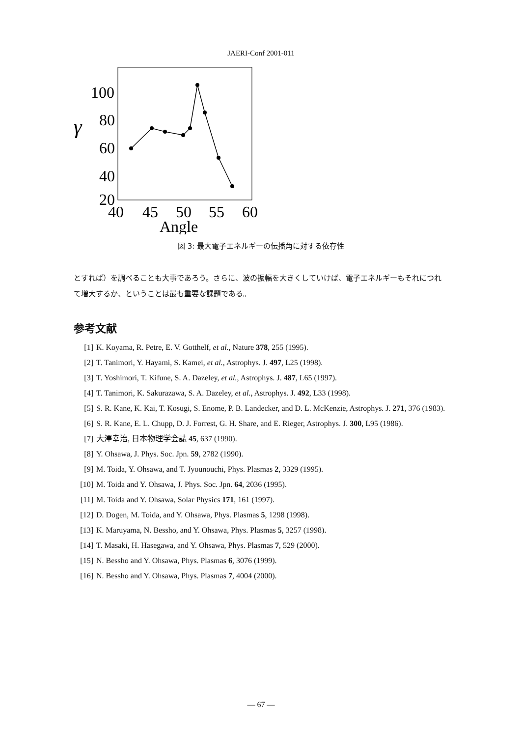JAERI-Conf 2001-011
γ
100
80
60
40
20
40
45
50
55
60
Angle
図 3: 最大電子エネルギーの伝播角に対する依存性
とすれば）を調べることも大事であろう。さらに、波の振幅を大きくしていけば、電子エネルギーもそれにつれて増大するか、ということは最も重要な課題である。
参考文献
[1] K. Koyama, R. Petre, E. V. Gotthelf, et al., Nature 378, 255 (1995).
[2] T. Tanimori, Y. Hayami, S. Kamei, et al., Astrophys. J. 497, L25 (1998).
[3] T. Yoshimori, T. Kifune, S. A. Dazeley, et al., Astrophys. J. 487, L65 (1997).
[4] T. Tanimori, K. Sakurazawa, S. A. Dazeley, et al., Astrophys. J. 492, L33 (1998).
[5] S. R. Kane, K. Kai, T. Kosugi, S. Enome, P. B. Landecker, and D. L. McKenzie, Astrophys. J. 271, 376 (1983).
[6] S. R. Kane, E. L. Chupp, D. J. Forrest, G. H. Share, and E. Rieger, Astrophys. J. 300, L95 (1986).
[7] 大澤幸治, 日本物理学会誌 45, 637 (1990).
[8] Y. Ohsawa, J. Phys. Soc. Jpn. 59, 2782 (1990).
[9] M. Toida, Y. Ohsawa, and T. Jyounouchi, Phys. Plasmas 2, 3329 (1995).
[10] M. Toida and Y. Ohsawa, J. Phys. Soc. Jpn. 64, 2036 (1995).
[11] M. Toida and Y. Ohsawa, Solar Physics 171, 161 (1997).
[12] D. Dogen, M. Toida, and Y. Ohsawa, Phys. Plasmas 5, 1298 (1998).
[13] K. Maruyama, N. Bessho, and Y. Ohsawa, Phys. Plasmas 5, 3257 (1998).
[14] T. Masaki, H. Hasegawa, and Y. Ohsawa, Phys. Plasmas 7, 529 (2000).
[15] N. Bessho and Y. Ohsawa, Phys. Plasmas 6, 3076 (1999).
[16] N. Bessho and Y. Ohsawa, Phys. Plasmas 7, 4004 (2000).
— 67 —